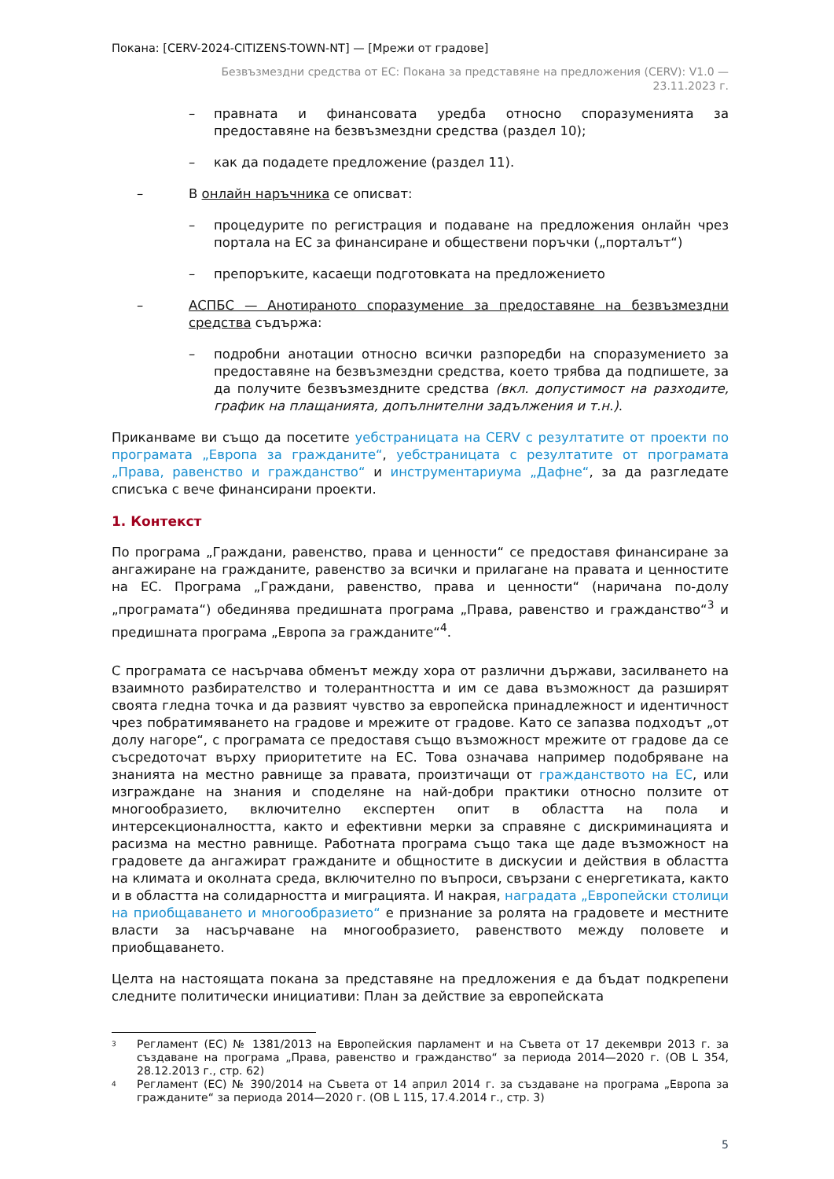Покана: [CERV-2024-CITIZENS-TOWN-NT] — [Мрежи от градове]
Безвъзмездни средства от ЕС: Покана за представяне на предложения (CERV): V1.0 —
23.11.2023 г.
– правната и финансовата уредба относно споразуменията за предоставяне на безвъзмездни средства (раздел 10);
– как да подадете предложение (раздел 11).
– В онлайн наръчника се описват:
– процедурите по регистрация и подаване на предложения онлайн чрез портала на ЕС за финансиране и обществени поръчки („порталът“)
– препоръките, касаещи подготовката на предложението
– АСПБС — Анотираното споразумение за предоставяне на безвъзмездни средства съдържа:
– подробни анотации относно всички разпоредби на споразумението за предоставяне на безвъзмездни средства, което трябва да подпишете, за да получите безвъзмездните средства (вкл. допустимост на разходите, график на плащанията, допълнителни задължения и т.н.).
Приканваме ви също да посетите уебстраницата на CERV с резултатите от проекти по програмата „Европа за гражданите“, уебстраницата с резултатите от програмата „Права, равенство и гражданство“ и инструментариума „Дафне“, за да разгледате списъка с вече финансирани проекти.
1. Контекст
По програма „Граждани, равенство, права и ценности“ се предоставя финансиране за ангажиране на гражданите, равенство за всички и прилагане на правата и ценностите на ЕС. Програма „Граждани, равенство, права и ценности“ (наричана по-долу „програмата“) обединява предишната програма „Права, равенство и гражданство“<sup>3</sup> и предишната програма „Европа за гражданите“<sup>4</sup>.
С програмата се насърчава обменът между хора от различни държави, засилването на взаимното разбирателство и толерантността и им се дава възможност да разширят своята гледна точка и да развият чувство за европейска принадлежност и идентичност чрез побратимяването на градове и мрежите от градове. Като се запазва подходът „от долу нагоре“, с програмата се предоставя също възможност мрежите от градове да се съсредоточат върху приоритетите на ЕС. Това означава например подобряване на знанията на местно равнище за правата, произтичащи от гражданството на ЕС, или изграждане на знания и споделяне на най-добри практики относно ползите от многообразието, включително експертен опит в областта на пола и интерсекционалността, както и ефективни мерки за справяне с дискриминацията и расизма на местно равнище. Работната програма също така ще даде възможност на градовете да ангажират гражданите и общностите в дискусии и действия в областта на климата и околната среда, включително по въпроси, свързани с енергетиката, както и в областта на солидарността и миграцията. И накрая, наградата „Европейски столици на приобщаването и многообразието“ е признание за ролята на градовете и местните власти за насърчаване на многообразието, равенството между половете и приобщаването.
Целта на настоящата покана за представяне на предложения е да бъдат подкрепени следните политически инициативи: План за действие за европейската
<sup>3</sup> Регламент (ЕС) № 1381/2013 на Европейския парламент и на Съвета от 17 декември 2013 г. за създаване на програма „Права, равенство и гражданство“ за периода 2014—2020 г. (ОВ L 354, 28.12.2013 г., стр. 62)
<sup>4</sup> Регламент (ЕС) № 390/2014 на Съвета от 14 април 2014 г. за създаване на програма „Европа за гражданите“ за периода 2014—2020 г. (ОВ L 115, 17.4.2014 г., стр. 3)
5